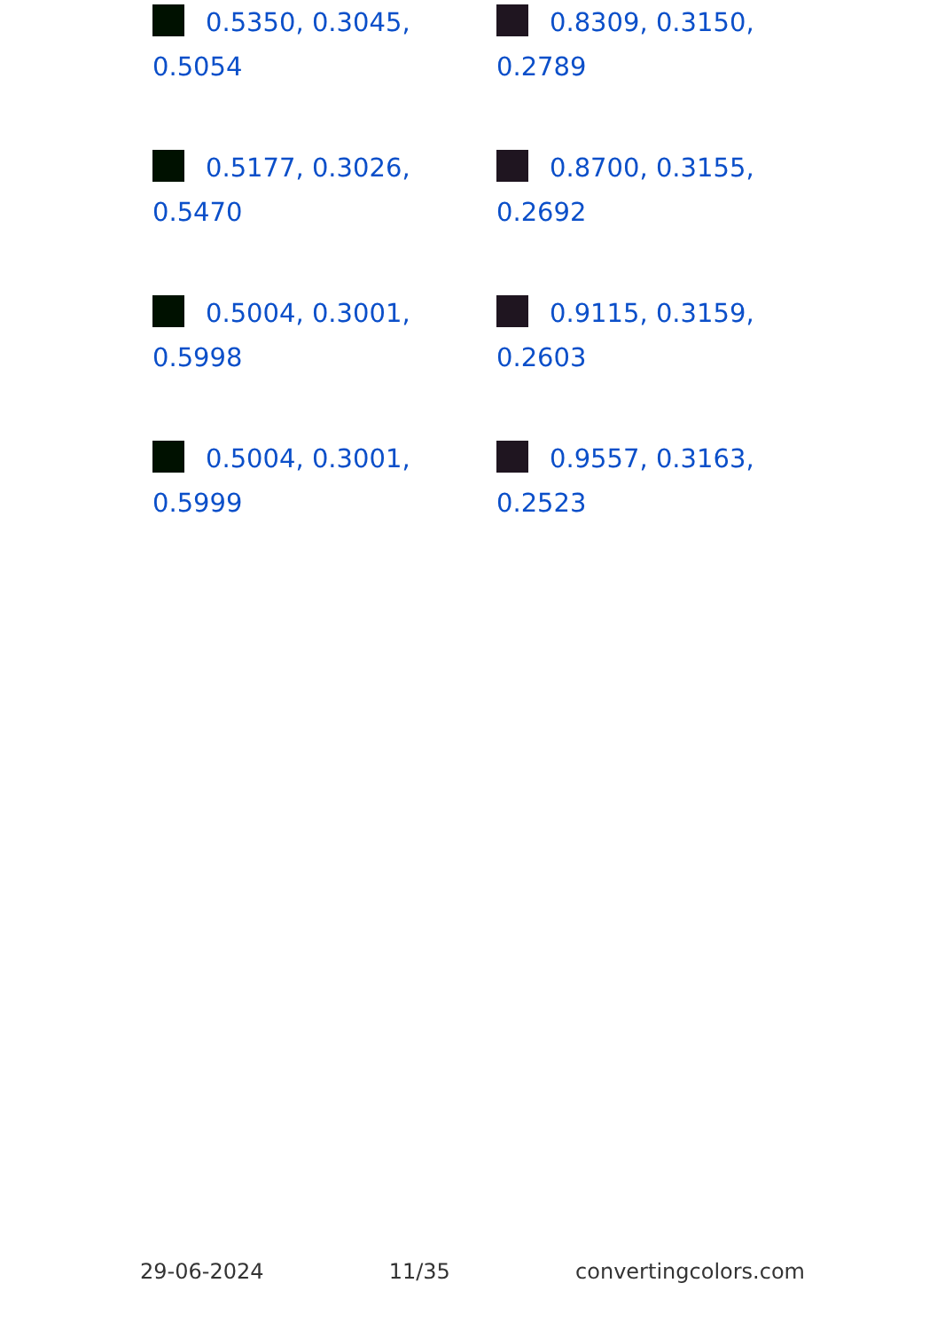0.5350, 0.3045, 0.5054
0.8309, 0.3150, 0.2789
0.5177, 0.3026, 0.5470
0.8700, 0.3155, 0.2692
0.5004, 0.3001, 0.5998
0.9115, 0.3159, 0.2603
0.5004, 0.3001, 0.5999
0.9557, 0.3163, 0.2523
29-06-2024 11/35 convertingcolors.com